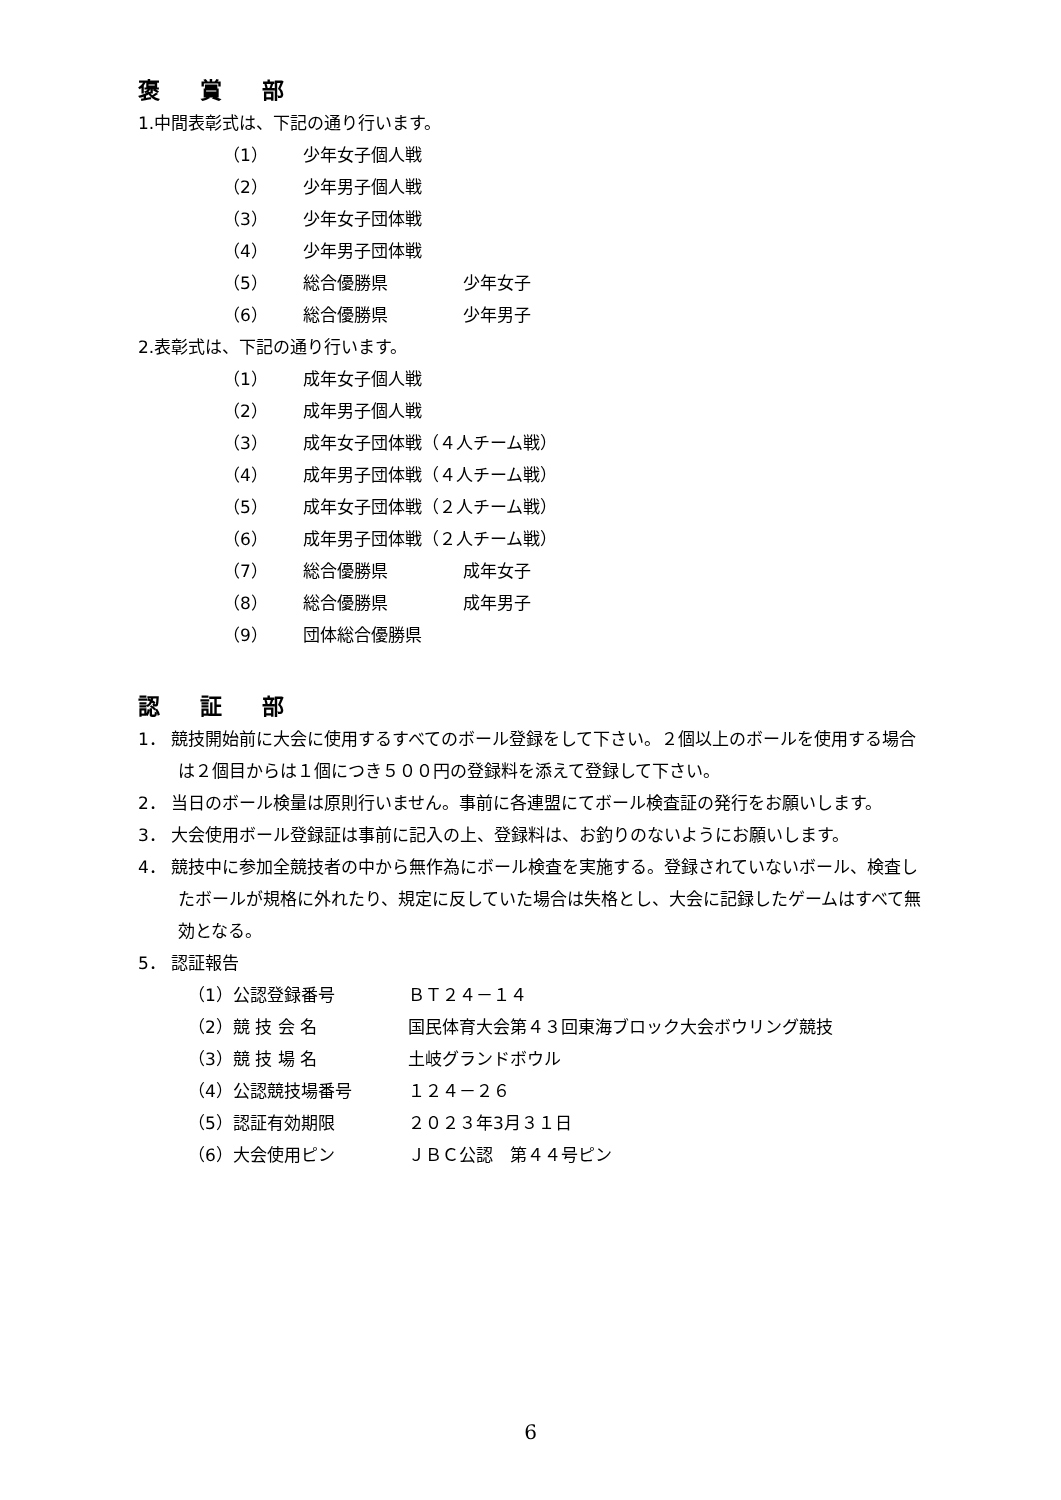褒賞部
1.中間表彰式は、下記の通り行います。
（1） 少年女子個人戦
（2） 少年男子個人戦
（3） 少年女子団体戦
（4） 少年男子団体戦
（5） 総合優勝県 少年女子
（6） 総合優勝県 少年男子
2.表彰式は、下記の通り行います。
（1） 成年女子個人戦
（2） 成年男子個人戦
（3） 成年女子団体戦（４人チーム戦）
（4） 成年男子団体戦（４人チーム戦）
（5） 成年女子団体戦（２人チーム戦）
（6） 成年男子団体戦（２人チーム戦）
（7） 総合優勝県 成年女子
（8） 総合優勝県 成年男子
（9） 団体総合優勝県
認証部
1． 競技開始前に大会に使用するすべてのボール登録をして下さい。２個以上のボールを使用する場合は２個目からは１個につき５００円の登録料を添えて登録して下さい。
2． 当日のボール検量は原則行いません。事前に各連盟にてボール検査証の発行をお願いします。
3． 大会使用ボール登録証は事前に記入の上、登録料は、お釣りのないようにお願いします。
4． 競技中に参加全競技者の中から無作為にボール検査を実施する。登録されていないボール、検査したボールが規格に外れたり、規定に反していた場合は失格とし、大会に記録したゲームはすべて無効となる。
5． 認証報告
（1）公認登録番号 ＢＴ２４－１４
（2）競 技 会 名 国民体育大会第４３回東海ブロック大会ボウリング競技
（3）競 技 場 名 土岐グランドボウル
（4）公認競技場番号 １２４－２６
（5）認証有効期限 ２０２３年3月３１日
（6）大会使用ピン ＪＢＣ公認　第４４号ピン
6